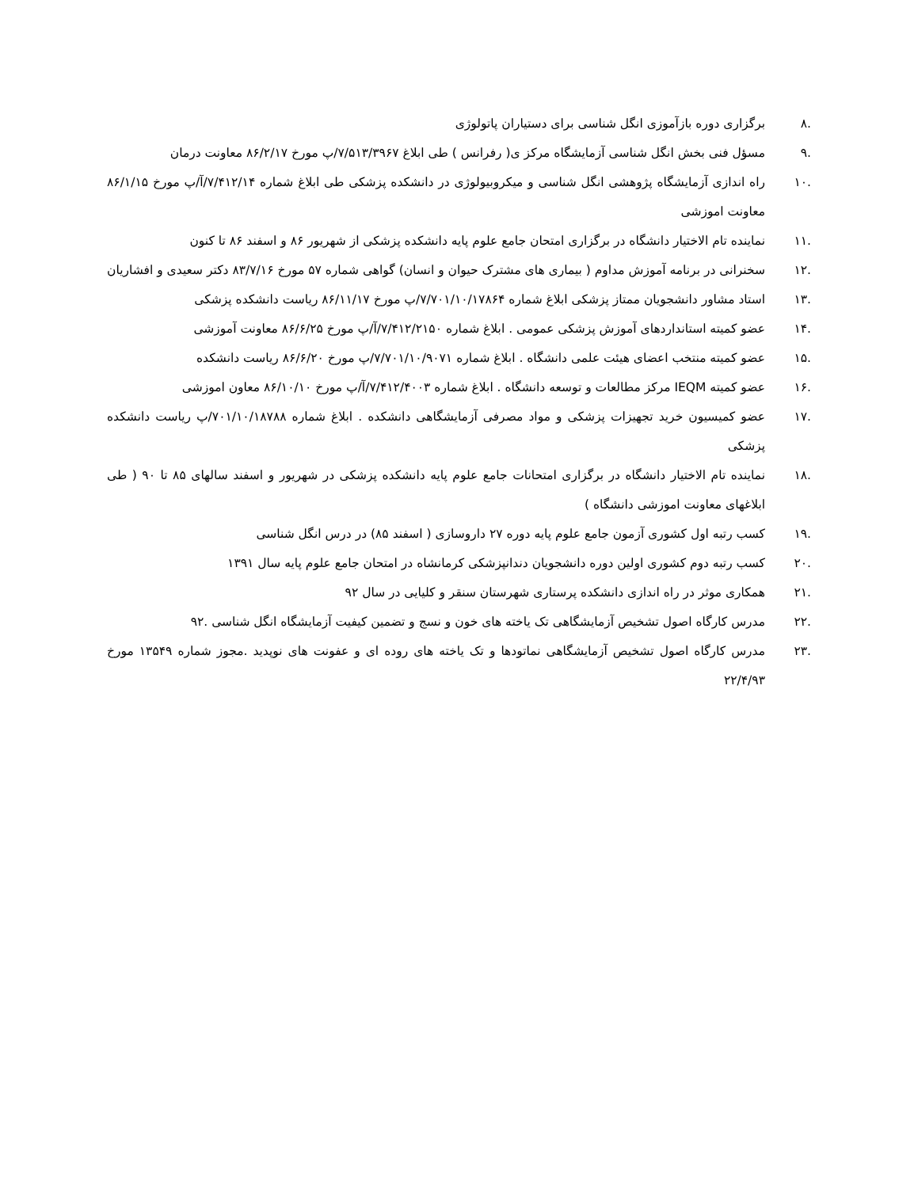.۸ برگزاری دوره بازآموزی انگل شناسی برای دستیاران پاتولوژی
.۹ مسؤل فنی بخش انگل شناسی آزمایشگاه مرکز ی( رفرانس ) طی ابلاغ ۷/۵۱۳/۳۹۶۷/پ مورخ ۸۶/۲/۱۷ معاونت درمان
.۱۰ راه اندازی آزمایشگاه پژوهشی انگل شناسی و میکروبیولوژی در دانشکده پزشکی طی ابلاغ شماره ۷/۴۱۲/۱۴/آ/پ مورخ ۸۶/۱/۱۵ معاونت اموزشی
.۱۱ نماینده تام الاختیار دانشگاه در برگزاری امتحان جامع علوم پایه دانشکده پزشکی از شهریور ۸۶ و اسفند ۸۶ تا کنون
.۱۲ سخنرانی در برنامه آموزش مداوم ( بیماری های مشترک حیوان و انسان) گواهی شماره ۵۷ مورخ ۸۳/۷/۱۶ دکتر سعیدی و افشاریان
.۱۳ استاد مشاور دانشجویان ممتاز پزشکی ابلاغ شماره ۷/۷۰۱/۱۰/۱۷۸۶۴/پ مورخ ۸۶/۱۱/۱۷ ریاست دانشکده پزشکی
.۱۴ عضو کمیته استانداردهای آموزش پزشکی عمومی . ابلاغ شماره ۷/۴۱۲/۲۱۵۰/آ/پ مورخ ۸۶/۶/۲۵ معاونت آموزشی
.۱۵ عضو کمیته منتخب اعضای هیئت علمی دانشگاه . ابلاغ شماره ۷/۷۰۱/۱۰/۹۰۷۱/پ مورخ ۸۶/۶/۲۰ ریاست دانشکده
.۱۶ عضو کمیته IEQM مرکز مطالعات و توسعه دانشگاه . ابلاغ شماره ۷/۴۱۲/۴۰۰۳/آ/پ مورخ ۸۶/۱۰/۱۰ معاون اموزشی
.۱۷ عضو کمیسیون خرید تجهیزات پزشکی و مواد مصرفی آزمایشگاهی دانشکده . ابلاغ شماره ۷۰۱/۱۰/۱۸۷۸۸/پ ریاست دانشکده پزشکی
.۱۸ نماینده تام الاختیار دانشگاه در برگزاری امتحانات جامع علوم پایه دانشکده پزشکی در شهریور و اسفند سالهای ۸۵ تا ۹۰ ( طی ابلاغهای معاونت اموزشی دانشگاه )
.۱۹ کسب رتبه اول کشوری آزمون جامع علوم پایه دوره ۲۷ داروسازی ( اسفند ۸۵) در درس انگل شناسی
.۲۰ کسب رتبه دوم کشوری اولین دوره دانشجویان دندانپزشکی کرمانشاه در امتحان جامع علوم پایه سال ۱۳۹۱
.۲۱ همکاری موثر در راه اندازی دانشکده پرستاری شهرستان سنقر و کلیایی در سال ۹۲
.۲۲ مدرس کارگاه اصول تشخیص آزمایشگاهی تک یاخته های خون و نسج و تضمین کیفیت آزمایشگاه انگل شناسی .۹۲
.۲۳ مدرس کارگاه اصول تشخیص آزمایشگاهی نماتودها و تک یاخته های روده ای و عفونت های نوپدید .مجوز شماره ۱۳۵۴۹ مورخ ۲۲/۴/۹۳